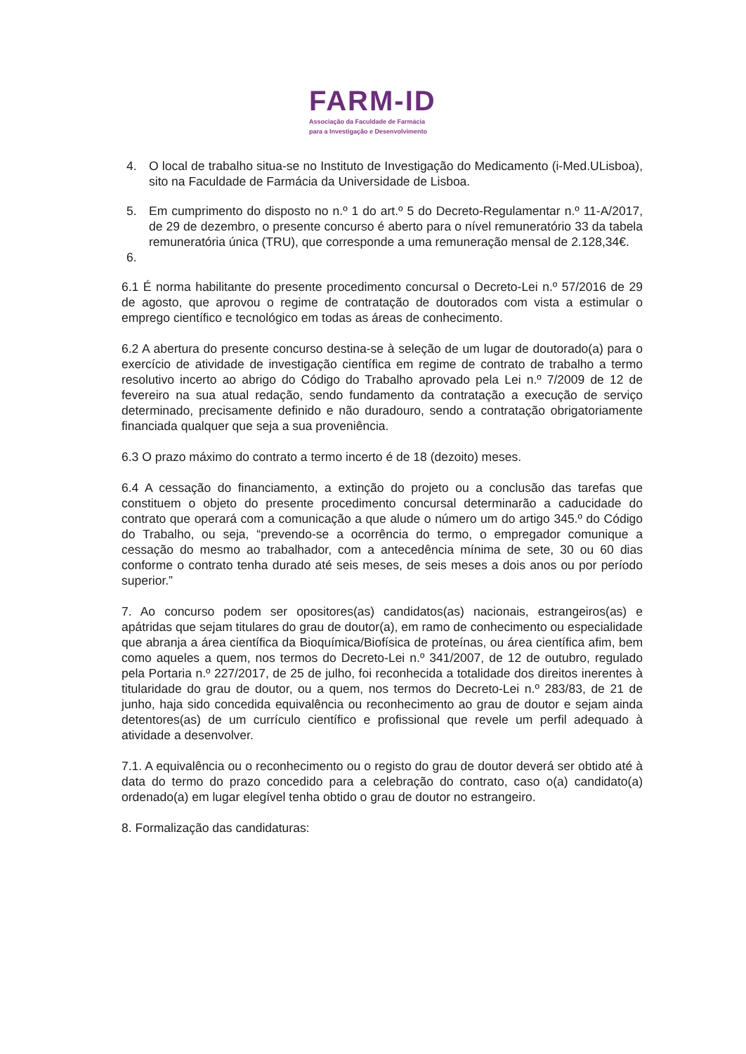FARM-ID
Associação da Faculdade de Farmácia
para a Investigação e Desenvolvimento
4. O local de trabalho situa-se no Instituto de Investigação do Medicamento (i-Med.ULisboa), sito na Faculdade de Farmácia da Universidade de Lisboa.
5. Em cumprimento do disposto no n.º 1 do art.º 5 do Decreto-Regulamentar n.º 11-A/2017, de 29 de dezembro, o presente concurso é aberto para o nível remuneratório 33 da tabela remuneratória única (TRU), que corresponde a uma remuneração mensal de 2.128,34€.
6.
6.1 É norma habilitante do presente procedimento concursal o Decreto-Lei n.º 57/2016 de 29 de agosto, que aprovou o regime de contratação de doutorados com vista a estimular o emprego científico e tecnológico em todas as áreas de conhecimento.
6.2 A abertura do presente concurso destina-se à seleção de um lugar de doutorado(a) para o exercício de atividade de investigação científica em regime de contrato de trabalho a termo resolutivo incerto ao abrigo do Código do Trabalho aprovado pela Lei n.º 7/2009 de 12 de fevereiro na sua atual redação, sendo fundamento da contratação a execução de serviço determinado, precisamente definido e não duradouro, sendo a contratação obrigatoriamente financiada qualquer que seja a sua proveniência.
6.3 O prazo máximo do contrato a termo incerto é de 18 (dezoito) meses.
6.4 A cessação do financiamento, a extinção do projeto ou a conclusão das tarefas que constituem o objeto do presente procedimento concursal determinarão a caducidade do contrato que operará com a comunicação a que alude o número um do artigo 345.º do Código do Trabalho, ou seja, “prevendo-se a ocorrência do termo, o empregador comunique a cessação do mesmo ao trabalhador, com a antecedência mínima de sete, 30 ou 60 dias conforme o contrato tenha durado até seis meses, de seis meses a dois anos ou por período superior.”
7. Ao concurso podem ser opositores(as) candidatos(as) nacionais, estrangeiros(as) e apátridas que sejam titulares do grau de doutor(a), em ramo de conhecimento ou especialidade que abranja a área científica da Bioquímica/Biofísica de proteínas, ou área científica afim, bem como aqueles a quem, nos termos do Decreto-Lei n.º 341/2007, de 12 de outubro, regulado pela Portaria n.º 227/2017, de 25 de julho, foi reconhecida a totalidade dos direitos inerentes à titularidade do grau de doutor, ou a quem, nos termos do Decreto-Lei n.º 283/83, de 21 de junho, haja sido concedida equivalência ou reconhecimento ao grau de doutor e sejam ainda detentores(as) de um currículo científico e profissional que revele um perfil adequado à atividade a desenvolver.
7.1. A equivalência ou o reconhecimento ou o registo do grau de doutor deverá ser obtido até à data do termo do prazo concedido para a celebração do contrato, caso o(a) candidato(a) ordenado(a) em lugar elegível tenha obtido o grau de doutor no estrangeiro.
8. Formalização das candidaturas: